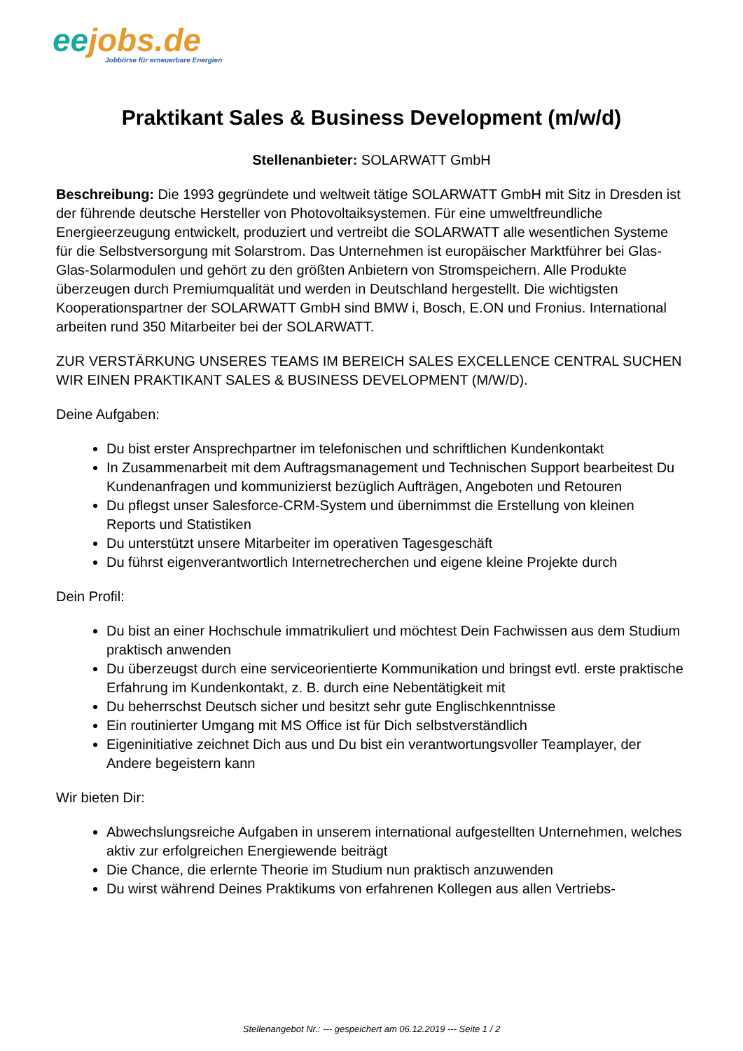ee jobs.de
Jobbörse für erneuerbare Energien
Praktikant Sales & Business Development (m/w/d)
Stellenanbieter: SOLARWATT GmbH
Beschreibung: Die 1993 gegründete und weltweit tätige SOLARWATT GmbH mit Sitz in Dresden ist der führende deutsche Hersteller von Photovoltaiksystemen. Für eine umweltfreundliche Energieerzeugung entwickelt, produziert und vertreibt die SOLARWATT alle wesentlichen Systeme für die Selbstversorgung mit Solarstrom. Das Unternehmen ist europäischer Marktführer bei Glas-Glas-Solarmodulen und gehört zu den größten Anbietern von Stromspeichern. Alle Produkte überzeugen durch Premiumqualität und werden in Deutschland hergestellt. Die wichtigsten Kooperationspartner der SOLARWATT GmbH sind BMW i, Bosch, E.ON und Fronius. International arbeiten rund 350 Mitarbeiter bei der SOLARWATT.
ZUR VERSTÄRKUNG UNSERES TEAMS IM BEREICH SALES EXCELLENCE CENTRAL SUCHEN WIR EINEN PRAKTIKANT SALES & BUSINESS DEVELOPMENT (M/W/D).
Deine Aufgaben:
Du bist erster Ansprechpartner im telefonischen und schriftlichen Kundenkontakt
In Zusammenarbeit mit dem Auftragsmanagement und Technischen Support bearbeitest Du Kundenanfragen und kommunizierst bezüglich Aufträgen, Angeboten und Retouren
Du pflegst unser Salesforce-CRM-System und übernimmst die Erstellung von kleinen Reports und Statistiken
Du unterstützt unsere Mitarbeiter im operativen Tagesgeschäft
Du führst eigenverantwortlich Internetrecherchen und eigene kleine Projekte durch
Dein Profil:
Du bist an einer Hochschule immatrikuliert und möchtest Dein Fachwissen aus dem Studium praktisch anwenden
Du überzeugst durch eine serviceorientierte Kommunikation und bringst evtl. erste praktische Erfahrung im Kundenkontakt, z. B. durch eine Nebentätigkeit mit
Du beherrschst Deutsch sicher und besitzt sehr gute Englischkenntnisse
Ein routinierter Umgang mit MS Office ist für Dich selbstverständlich
Eigeninitiative zeichnet Dich aus und Du bist ein verantwortungsvoller Teamplayer, der Andere begeistern kann
Wir bieten Dir:
Abwechslungsreiche Aufgaben in unserem international aufgestellten Unternehmen, welches aktiv zur erfolgreichen Energiewende beiträgt
Die Chance, die erlernte Theorie im Studium nun praktisch anzuwenden
Du wirst während Deines Praktikums von erfahrenen Kollegen aus allen Vertriebs-
Stellenangebot Nr.: --- gespeichert am 06.12.2019 --- Seite 1 / 2